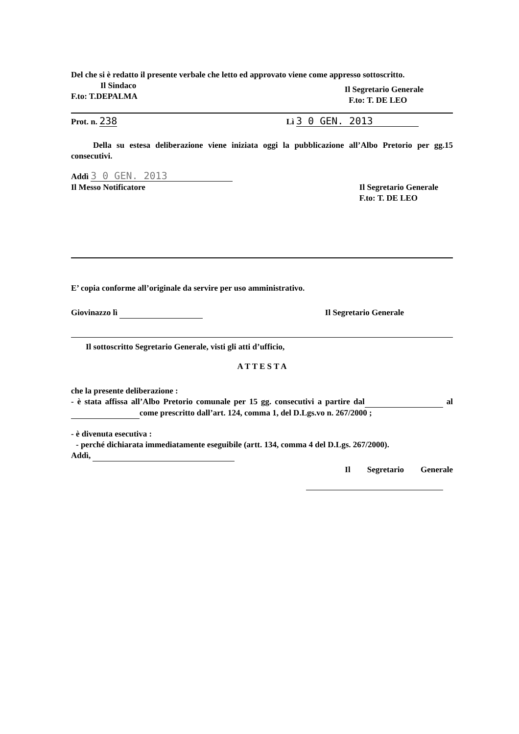Del che si è redatto il presente verbale che letto ed approvato viene come appresso sottoscritto.
Il Sindaco
F.to: T.DEPALMA
Il Segretario Generale
F.to: T. DE LEO
Prot. n. 238
Lì 3 0 GEN. 2013
Della su estesa deliberazione viene iniziata oggi la pubblicazione all’Albo Pretorio per gg.15 consecutivi.
Addì 3 0 GEN. 2013
Il Messo Notificatore Il Segretario Generale
F.to: T. DE LEO
E’ copia conforme all’originale da servire per uso amministrativo.
Giovinazzo lì Il Segretario Generale
Il sottoscritto Segretario Generale, visti gli atti d’ufficio,
A T T E S T A
che la presente deliberazione :
- è stata affissa all’Albo Pretorio comunale per 15 gg. consecutivi a partire dal al come prescritto dall’art. 124, comma 1, del D.Lgs.vo n. 267/2000 ;
- è divenuta esecutiva :
- perché dichiarata immediatamente eseguibile (artt. 134, comma 4 del D.Lgs. 267/2000).
Addì,
Il Segretario Generale